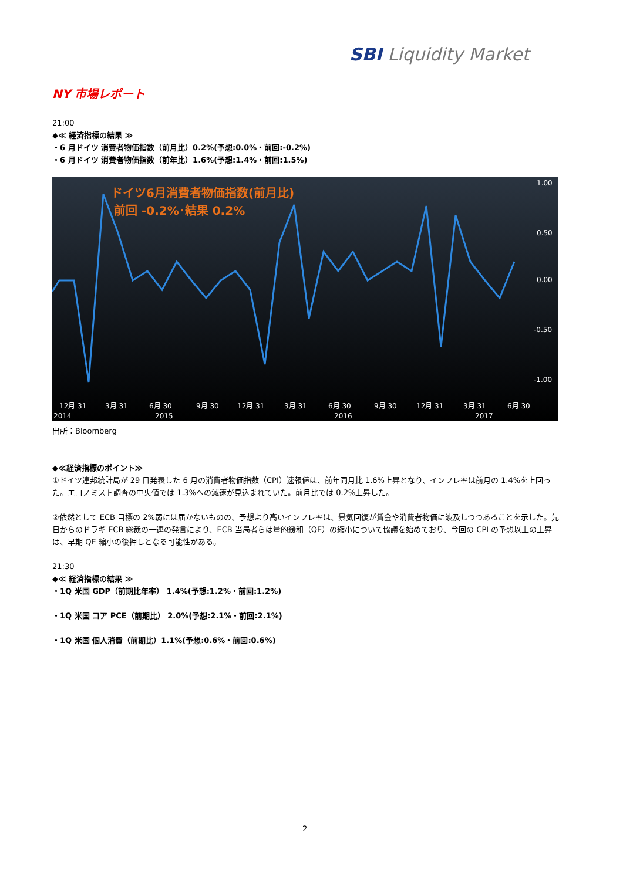SBI Liquidity Market
NY 市場レポート
21:00
◆≪ 経済指標の結果 ≫
・6 月ドイツ 消費者物価指数（前月比）0.2%(予想:0.0%・前回:-0.2%)
・6 月ドイツ 消費者物価指数（前年比）1.6%(予想:1.4%・前回:1.5%)
ドイツ6月消費者物価指数(前月比)
前回 -0.2%･結果 0.2%
1.00
0.50
0.00
-0.50
-1.00
12月 31
3月 31
6月 30
9月 30
12月 31
3月 31
6月 30
9月 30
12月 31
3月 31
6月 30
2014
2015
2016
2017
出所：Bloomberg
◆≪経済指標のポイント≫
①ドイツ連邦統計局が 29 日発表した 6 月の消費者物価指数（CPI）速報値は、前年同月比 1.6%上昇となり、インフレ率は前月の 1.4%を上回った。エコノミスト調査の中央値では 1.3%への減速が見込まれていた。前月比では 0.2%上昇した。
②依然として ECB 目標の 2%弱には届かないものの、予想より高いインフレ率は、景気回復が賃金や消費者物価に波及しつつあることを示した。先日からのドラギ ECB 総裁の一連の発言により、ECB 当局者らは量的緩和（QE）の縮小について協議を始めており、今回の CPI の予想以上の上昇は、早期 QE 縮小の後押しとなる可能性がある。
21:30
◆≪ 経済指標の結果 ≫
・1Q 米国 GDP（前期比年率） 1.4%(予想:1.2%・前回:1.2%)
・1Q 米国 コア PCE（前期比） 2.0%(予想:2.1%・前回:2.1%)
・1Q 米国 個人消費（前期比）1.1%(予想:0.6%・前回:0.6%)
2